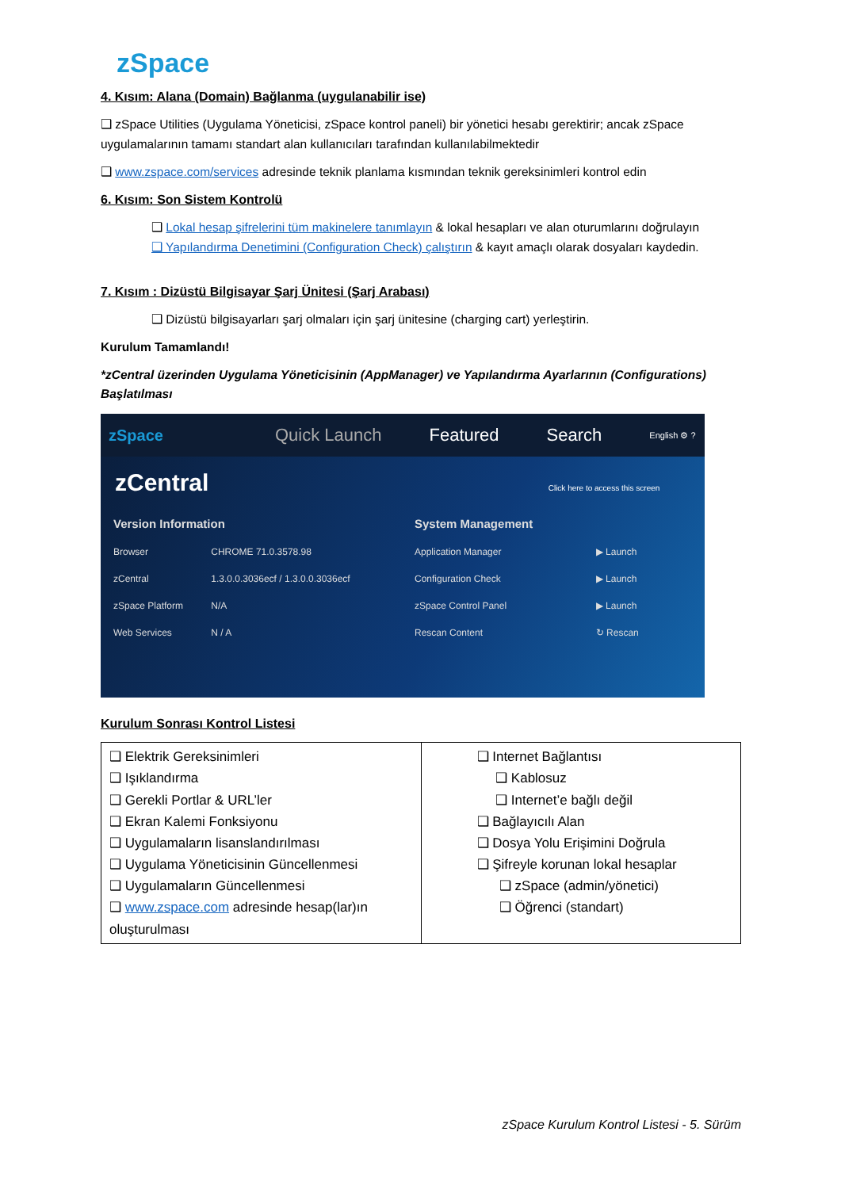zSpace
4. Kısım: Alana (Domain) Bağlanma (uygulanabilir ise)
❑ zSpace Utilities (Uygulama Yöneticisi, zSpace kontrol paneli) bir yönetici hesabı gerektirir; ancak zSpace uygulamalarının tamamı standart alan kullanıcıları tarafından kullanılabilmektedir
❑ www.zspace.com/services adresinde teknik planlama kısmından teknik gereksinimleri kontrol edin
6. Kısım: Son Sistem Kontrolü
❑ Lokal hesap şifrelerini tüm makinelere tanımlayın & lokal hesapları ve alan oturumlarını doğrulayın
❑ Yapılandırma Denetimini (Configuration Check) çalıştırın & kayıt amaçlı olarak dosyaları kaydedin.
7. Kısım : Dizüstü Bilgisayar Şarj Ünitesi (Şarj Arabası)
❑ Dizüstü bilgisayarları şarj olmaları için şarj ünitesine (charging cart) yerleştirin.
Kurulum Tamamlandı!
*zCentral üzerinden Uygulama Yöneticisinin (AppManager) ve Yapılandırma Ayarlarının (Configurations) Başlatılması
zSpace Quick Launch Featured Search English ⚙ ?
zCentral Click here to access this screen
| Version Information | |
| Browser | CHROME 71.0.3578.98 |
| zCentral | 1.3.0.0.3036ecf / 1.3.0.0.3036ecf |
| zSpace Platform | N/A |
| Web Services | N / A |
| System Management | |
| Application Manager | ▶ Launch |
| Configuration Check | ▶ Launch |
| zSpace Control Panel | ▶ Launch |
| Rescan Content | ↻ Rescan |
Kurulum Sonrası Kontrol Listesi
| ❑ Elektrik Gereksinimleri ❑ Işıklandırma ❑ Gerekli Portlar & URL’ler ❑ Ekran Kalemi Fonksiyonu ❑ Uygulamaların lisanslandırılması ❑ Uygulama Yöneticisinin Güncellenmesi ❑ Uygulamaların Güncellenmesi ❑ www.zspace.com adresinde hesap(lar)ın oluşturulması | ❑ Internet Bağlantısı ❑ Kablosuz ❑ Internet’e bağlı değil ❑ Bağlayıcılı Alan ❑ Dosya Yolu Erişimini Doğrula ❑ Şifreyle korunan lokal hesaplar ❑ zSpace (admin/yönetici) ❑ Öğrenci (standart) |
zSpace Kurulum Kontrol Listesi - 5. Sürüm